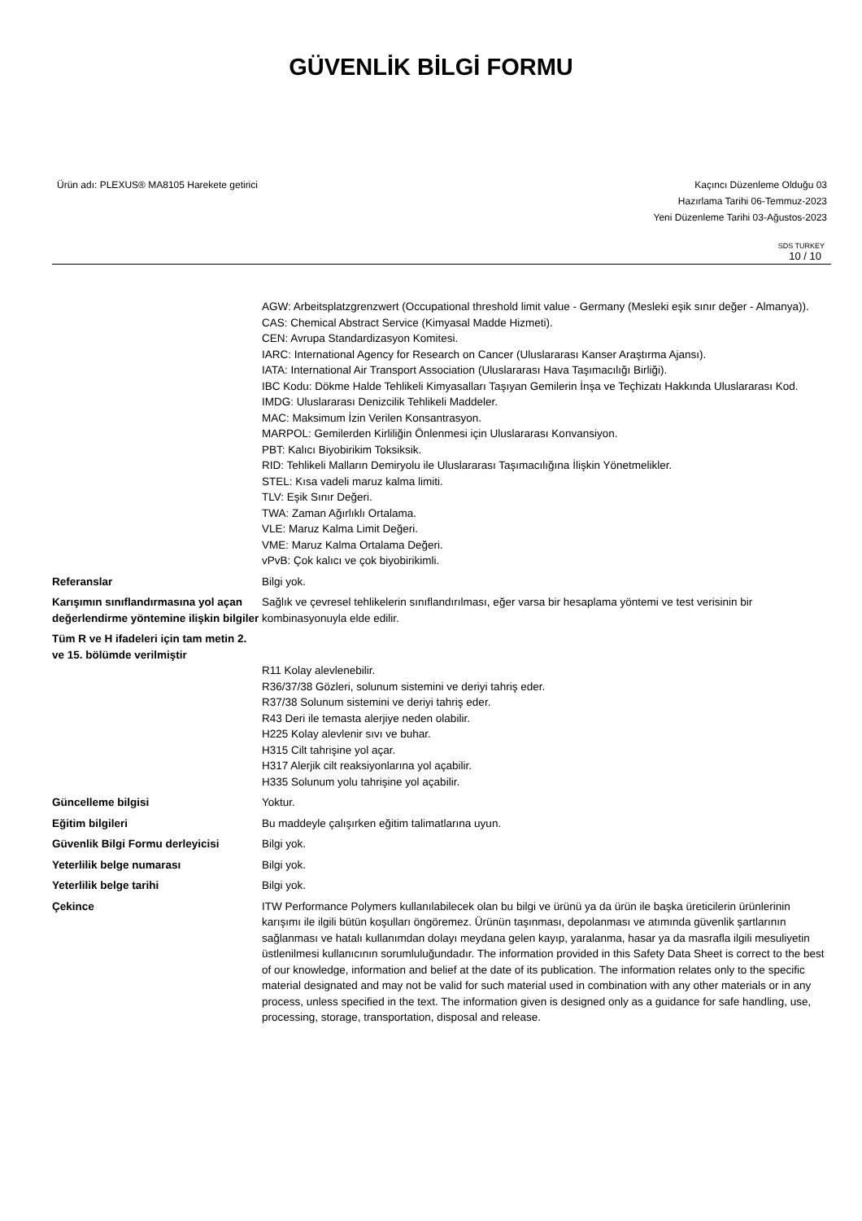GÜVENLİK BİLGİ FORMU
Ürün adı: PLEXUS® MA8105 Harekete getirici
Kaçıncı Düzenleme Olduğu 03
Hazırlama Tarihi 06-Temmuz-2023
Yeni Düzenleme Tarihi 03-Ağustos-2023
SDS TURKEY
10 / 10
AGW: Arbeitsplatzgrenzwert (Occupational threshold limit value - Germany (Mesleki eşik sınır değer - Almanya)).
CAS: Chemical Abstract Service (Kimyasal Madde Hizmeti).
CEN: Avrupa Standardizasyon Komitesi.
IARC: International Agency for Research on Cancer (Uluslararası Kanser Araştırma Ajansı).
IATA: International Air Transport Association (Uluslararası Hava Taşımacılığı Birliği).
IBC Kodu: Dökme Halde Tehlikeli Kimyasalları Taşıyan Gemilerin İnşa ve Teçhizatı Hakkında Uluslararası Kod.
IMDG: Uluslararası Denizcilik Tehlikeli Maddeler.
MAC: Maksimum İzin Verilen Konsantrasyon.
MARPOL: Gemilerden Kirliliğin Önlenmesi için Uluslararası Konvansiyon.
PBT: Kalıcı Biyobirikim Toksiksik.
RID: Tehlikeli Malların Demiryolu ile Uluslararası Taşımacılığına İlişkin Yönetmelikler.
STEL: Kısa vadeli maruz kalma limiti.
TLV: Eşik Sınır Değeri.
TWA: Zaman Ağırlıklı Ortalama.
VLE: Maruz Kalma Limit Değeri.
VME: Maruz Kalma Ortalama Değeri.
vPvB: Çok kalıcı ve çok biyobirikimli.
Referanslar Bilgi yok.
Karışımın sınıflandırmasına yol açan değerlendirme yöntemine ilişkin bilgiler
Sağlık ve çevresel tehlikelerin sınıflandırılması, eğer varsa bir hesaplama yöntemi ve test verisinin bir kombinasyonuyla elde edilir.
Tüm R ve H ifadeleri için tam metin 2. ve 15. bölümde verilmiştir
R11 Kolay alevlenebilir.
R36/37/38 Gözleri, solunum sistemini ve deriyi tahriş eder.
R37/38 Solunum sistemini ve deriyi tahriş eder.
R43 Deri ile temasta alerjiye neden olabilir.
H225 Kolay alevlenir sıvı ve buhar.
H315 Cilt tahrişine yol açar.
H317 Alerjik cilt reaksiyonlarına yol açabilir.
H335 Solunum yolu tahrişine yol açabilir.
Güncelleme bilgisi Yoktur.
Eğitim bilgileri Bu maddeyle çalışırken eğitim talimatlarına uyun.
Güvenlik Bilgi Formu derleyicisi
Bilgi yok.
Yeterlilik belge numarası Bilgi yok.
Yeterlilik belge tarihi Bilgi yok.
Çekince ITW Performance Polymers kullanılabilecek olan bu bilgi ve ürünü ya da ürün ile başka üreticilerin ürünlerinin karışımı ile ilgili bütün koşulları öngöremez. Ürünün taşınması, depolanması ve atımında güvenlik şartlarının sağlanması ve hatalı kullanımdan dolayı meydana gelen kayıp, yaralanma, hasar ya da masrafla ilgili mesuliyetin üstlenilmesi kullanıcının sorumluluğundadır. The information provided in this Safety Data Sheet is correct to the best of our knowledge, information and belief at the date of its publication. The information relates only to the specific material designated and may not be valid for such material used in combination with any other materials or in any process, unless specified in the text. The information given is designed only as a guidance for safe handling, use, processing, storage, transportation, disposal and release.